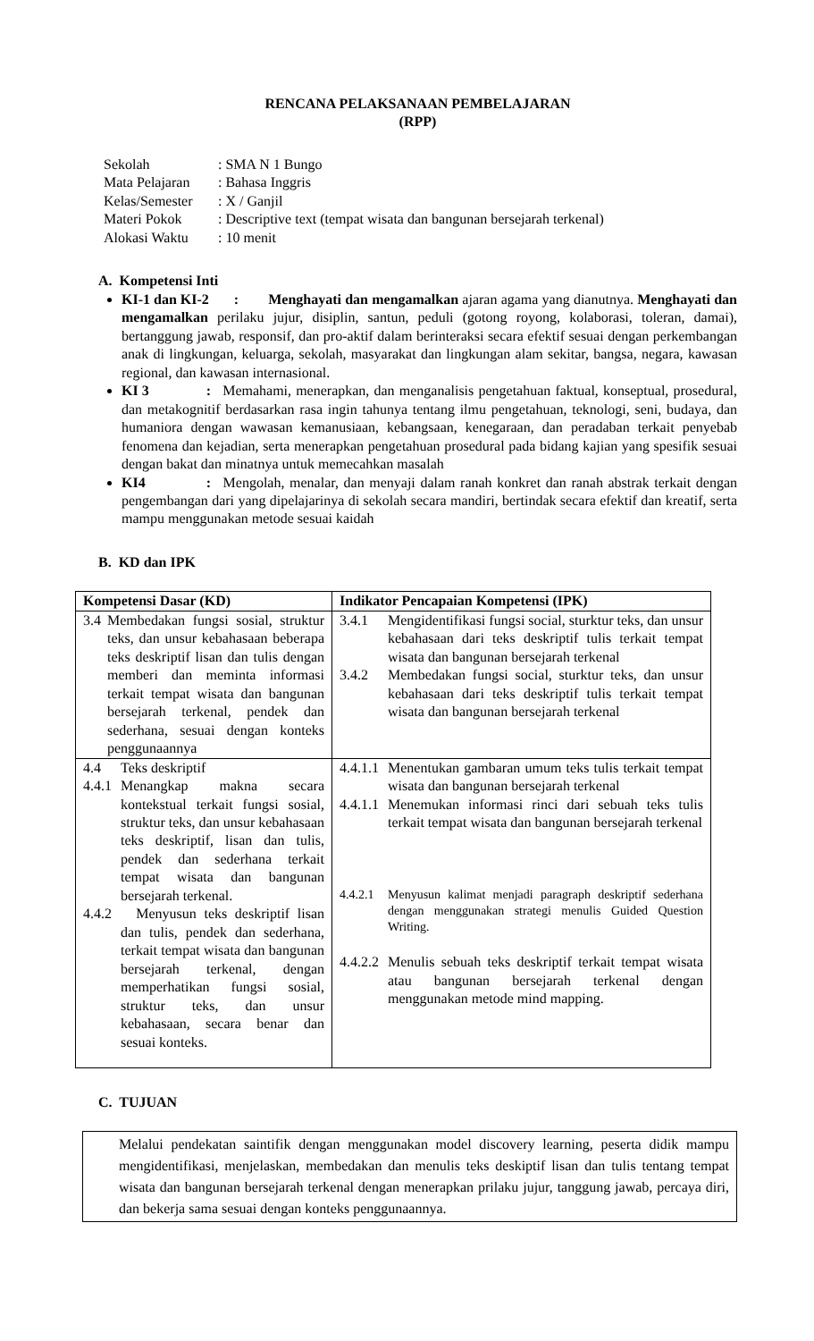RENCANA PELAKSANAAN PEMBELAJARAN
(RPP)
| Sekolah | : SMA N 1 Bungo |
| Mata Pelajaran | : Bahasa Inggris |
| Kelas/Semester | : X / Ganjil |
| Materi Pokok | : Descriptive text (tempat wisata dan bangunan bersejarah terkenal) |
| Alokasi Waktu | : 10 menit |
A. Kompetensi Inti
KI-1 dan KI-2 : Menghayati dan mengamalkan ajaran agama yang dianutnya. Menghayati dan mengamalkan perilaku jujur, disiplin, santun, peduli (gotong royong, kolaborasi, toleran, damai), bertanggung jawab, responsif, dan pro-aktif dalam berinteraksi secara efektif sesuai dengan perkembangan anak di lingkungan, keluarga, sekolah, masyarakat dan lingkungan alam sekitar, bangsa, negara, kawasan regional, dan kawasan internasional.
KI 3 : Memahami, menerapkan, dan menganalisis pengetahuan faktual, konseptual, prosedural, dan metakognitif berdasarkan rasa ingin tahunya tentang ilmu pengetahuan, teknologi, seni, budaya, dan humaniora dengan wawasan kemanusiaan, kebangsaan, kenegaraan, dan peradaban terkait penyebab fenomena dan kejadian, serta menerapkan pengetahuan prosedural pada bidang kajian yang spesifik sesuai dengan bakat dan minatnya untuk memecahkan masalah
KI4 : Mengolah, menalar, dan menyaji dalam ranah konkret dan ranah abstrak terkait dengan pengembangan dari yang dipelajarinya di sekolah secara mandiri, bertindak secara efektif dan kreatif, serta mampu menggunakan metode sesuai kaidah
B. KD dan IPK
| Kompetensi Dasar (KD) | Indikator Pencapaian Kompetensi (IPK) |
| --- | --- |
| 3.4 Membedakan fungsi sosial, struktur teks, dan unsur kebahasaan beberapa teks deskriptif lisan dan tulis dengan memberi dan meminta informasi terkait tempat wisata dan bangunan bersejarah terkenal, pendek dan sederhana, sesuai dengan konteks penggunaannya | 3.4.1 Mengidentifikasi fungsi social, sturktur teks, dan unsur kebahasaan dari teks deskriptif tulis terkait tempat wisata dan bangunan bersejarah terkenal 3.4.2 Membedakan fungsi social, sturktur teks, dan unsur kebahasaan dari teks deskriptif tulis terkait tempat wisata dan bangunan bersejarah terkenal |
| 4.4 Teks deskriptif 4.4.1 Menangkap makna secara kontekstual terkait fungsi sosial, struktur teks, dan unsur kebahasaan teks deskriptif, lisan dan tulis, pendek dan sederhana terkait tempat wisata dan bangunan bersejarah terkenal. 4.4.2 Menyusun teks deskriptif lisan dan tulis, pendek dan sederhana, terkait tempat wisata dan bangunan bersejarah terkenal, dengan memperhatikan fungsi sosial, struktur teks, dan unsur kebahasaan, secara benar dan sesuai konteks. | 4.4.1.1 Menentukan gambaran umum teks tulis terkait tempat wisata dan bangunan bersejarah terkenal 4.4.1.1 Menemukan informasi rinci dari sebuah teks tulis terkait tempat wisata dan bangunan bersejarah terkenal 4.4.2.1 Menyusun kalimat menjadi paragraph deskriptif sederhana dengan menggunakan strategi menulis Guided Question Writing. 4.4.2.2 Menulis sebuah teks deskriptif terkait tempat wisata atau bangunan bersejarah terkenal dengan menggunakan metode mind mapping. |
C. TUJUAN
Melalui pendekatan saintifik dengan menggunakan model discovery learning, peserta didik mampu mengidentifikasi, menjelaskan, membedakan dan menulis teks deskiptif lisan dan tulis tentang tempat wisata dan bangunan bersejarah terkenal dengan menerapkan prilaku jujur, tanggung jawab, percaya diri, dan bekerja sama sesuai dengan konteks penggunaannya.